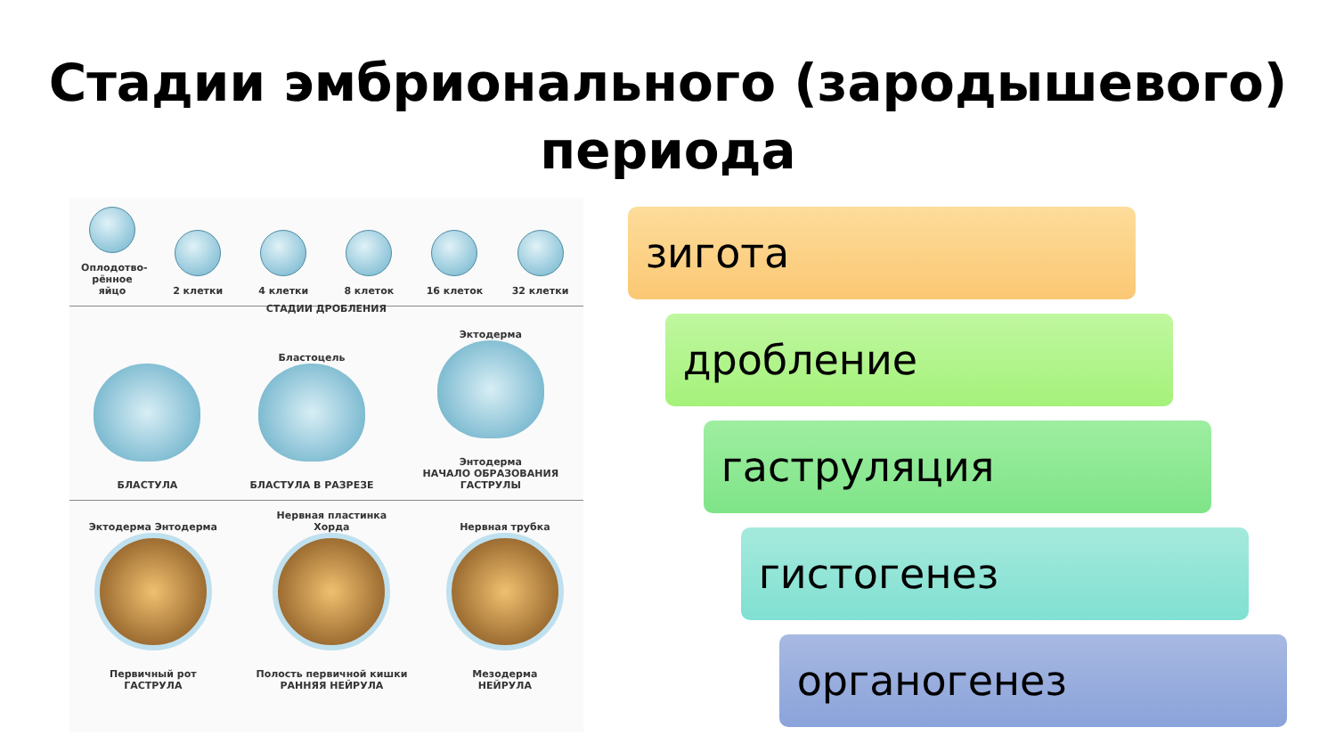Стадии эмбрионального (зародышевого)
периода
Оплодотво-рённое яйцо
2 клетки
4 клетки
8 клеток
16 клеток
32 клетки
СТАДИИ ДРОБЛЕНИЯ
БЛАСТУЛА
Бластоцель
БЛАСТУЛА В РАЗРЕЗЕ
Эктодерма
Энтодерма
НАЧАЛО ОБРАЗОВАНИЯ
ГАСТРУЛЫ
Эктодерма Энтодерма
Первичный рот
ГАСТРУЛА
Нервная пластинка
Хорда
Полость первичной кишки
РАННЯЯ НЕЙРУЛА
Нервная трубка
Мезодерма
НЕЙРУЛА
зигота
дробление
гаструляция
гистогенез
органогенез